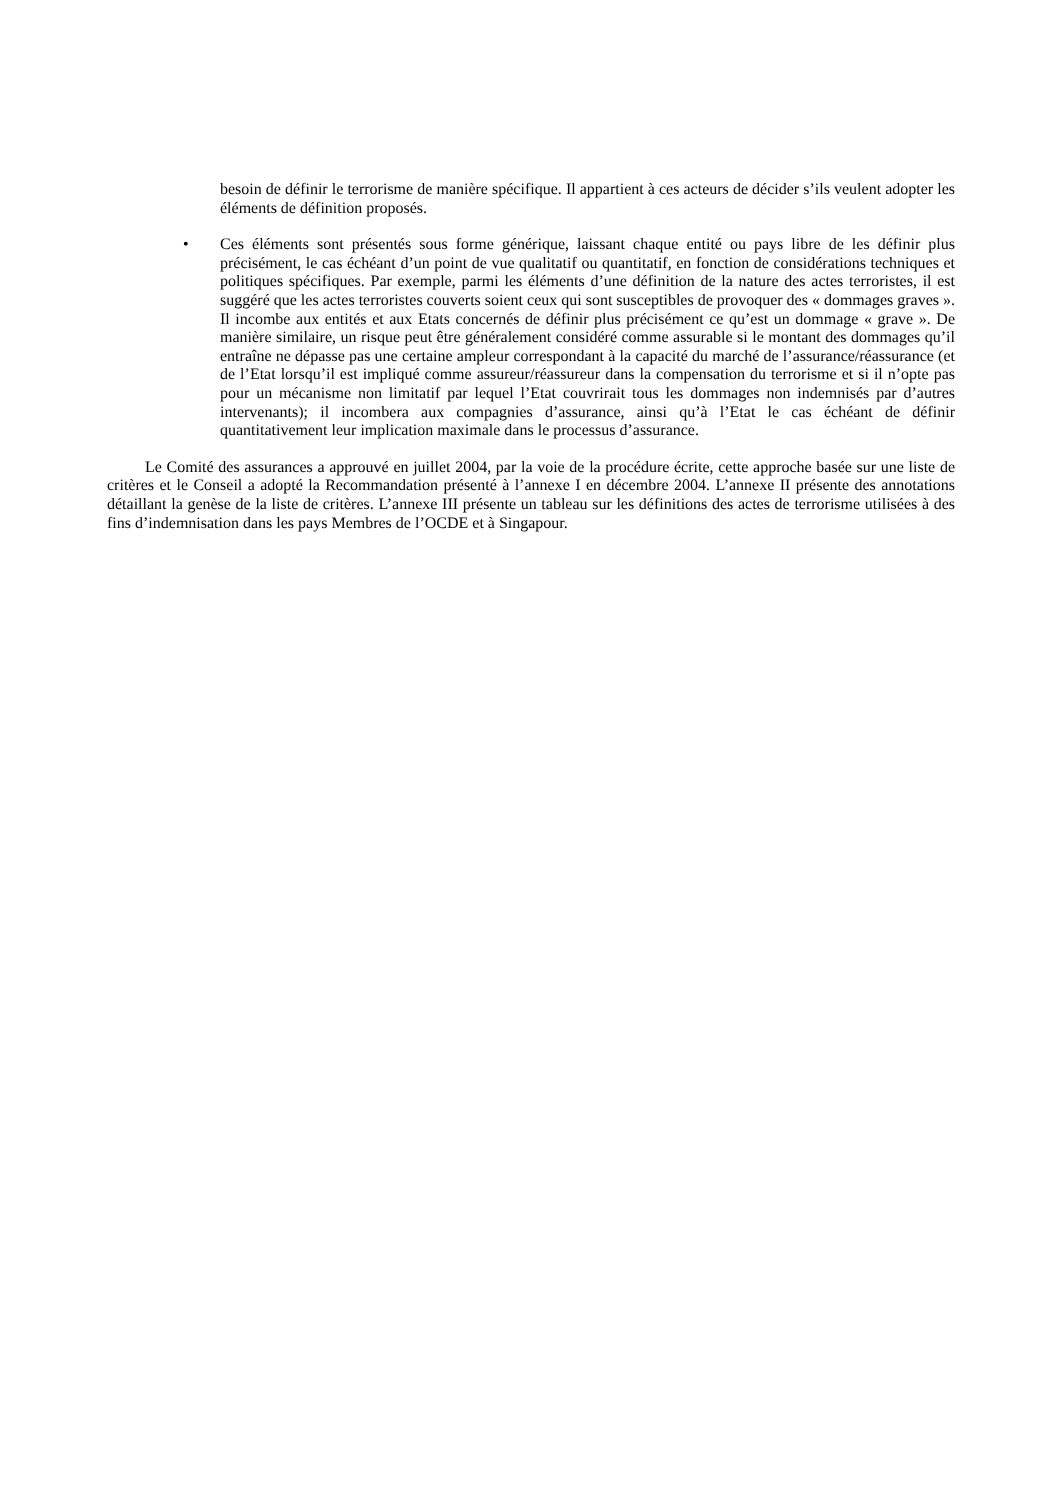besoin de définir le terrorisme de manière spécifique. Il appartient à ces acteurs de décider s’ils veulent adopter les éléments de définition proposés.
• Ces éléments sont présentés sous forme générique, laissant chaque entité ou pays libre de les définir plus précisément, le cas échéant d’un point de vue qualitatif ou quantitatif, en fonction de considérations techniques et politiques spécifiques. Par exemple, parmi les éléments d’une définition de la nature des actes terroristes, il est suggéré que les actes terroristes couverts soient ceux qui sont susceptibles de provoquer des « dommages graves ». Il incombe aux entités et aux Etats concernés de définir plus précisément ce qu’est un dommage « grave ». De manière similaire, un risque peut être généralement considéré comme assurable si le montant des dommages qu’il entraîne ne dépasse pas une certaine ampleur correspondant à la capacité du marché de l’assurance/réassurance (et de l’Etat lorsqu’il est impliqué comme assureur/réassureur dans la compensation du terrorisme et si il n’opte pas pour un mécanisme non limitatif par lequel l’Etat couvrirait tous les dommages non indemnisés par d’autres intervenants); il incombera aux compagnies d’assurance, ainsi qu’à l’Etat le cas échéant de définir quantitativement leur implication maximale dans le processus d’assurance.
Le Comité des assurances a approuvé en juillet 2004, par la voie de la procédure écrite, cette approche basée sur une liste de critères et le Conseil a adopté la Recommandation présenté à l’annexe I en décembre 2004. L’annexe II présente des annotations détaillant la genèse de la liste de critères. L’annexe III présente un tableau sur les définitions des actes de terrorisme utilisées à des fins d’indemnisation dans les pays Membres de l’OCDE et à Singapour.